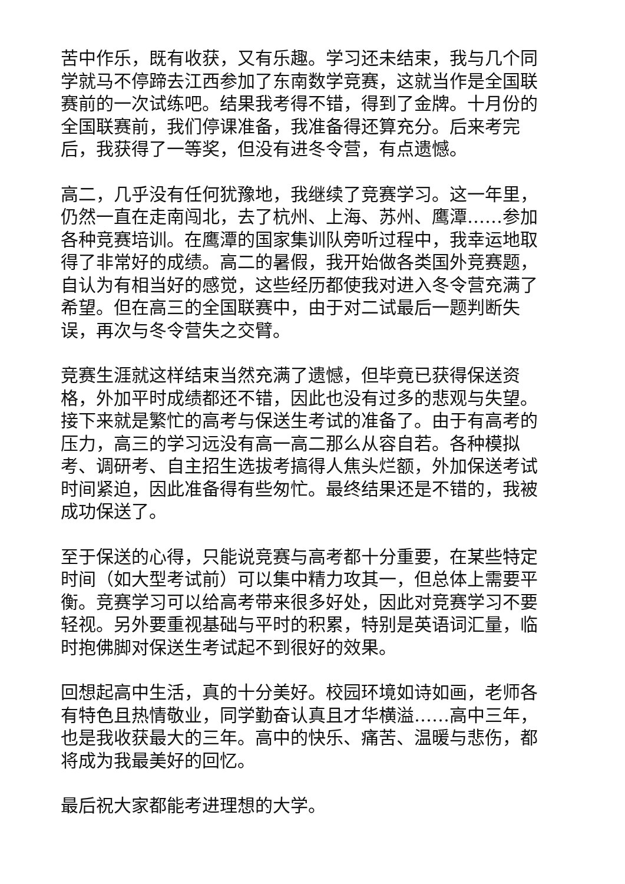苦中作乐，既有收获，又有乐趣。学习还未结束，我与几个同学就马不停蹄去江西参加了东南数学竞赛，这就当作是全国联赛前的一次试练吧。结果我考得不错，得到了金牌。十月份的全国联赛前，我们停课准备，我准备得还算充分。后来考完后，我获得了一等奖，但没有进冬令营，有点遗憾。
高二，几乎没有任何犹豫地，我继续了竞赛学习。这一年里，仍然一直在走南闯北，去了杭州、上海、苏州、鹰潭……参加各种竞赛培训。在鹰潭的国家集训队旁听过程中，我幸运地取得了非常好的成绩。高二的暑假，我开始做各类国外竞赛题，自认为有相当好的感觉，这些经历都使我对进入冬令营充满了希望。但在高三的全国联赛中，由于对二试最后一题判断失误，再次与冬令营失之交臂。
竞赛生涯就这样结束当然充满了遗憾，但毕竟已获得保送资格，外加平时成绩都还不错，因此也没有过多的悲观与失望。接下来就是繁忙的高考与保送生考试的准备了。由于有高考的压力，高三的学习远没有高一高二那么从容自若。各种模拟考、调研考、自主招生选拔考搞得人焦头烂额，外加保送考试时间紧迫，因此准备得有些匆忙。最终结果还是不错的，我被成功保送了。
至于保送的心得，只能说竞赛与高考都十分重要，在某些特定时间（如大型考试前）可以集中精力攻其一，但总体上需要平衡。竞赛学习可以给高考带来很多好处，因此对竞赛学习不要轻视。另外要重视基础与平时的积累，特别是英语词汇量，临时抱佛脚对保送生考试起不到很好的效果。
回想起高中生活，真的十分美好。校园环境如诗如画，老师各有特色且热情敬业，同学勤奋认真且才华横溢……高中三年，也是我收获最大的三年。高中的快乐、痛苦、温暖与悲伤，都将成为我最美好的回忆。
最后祝大家都能考进理想的大学。